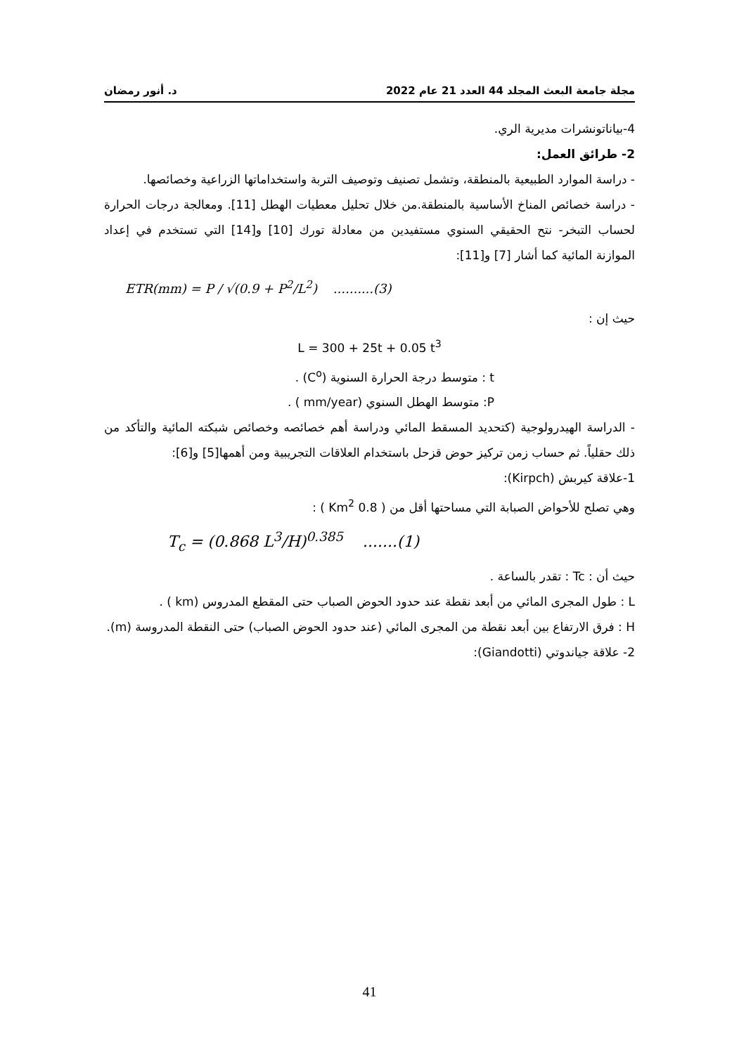مجلة جامعة البعث المجلد 44 العدد 21 عام 2022 د. أنور رمضان
4-بياناتونشرات مديرية الري.
2- طرائق العمل:
- دراسة الموارد الطبيعية بالمنطقة، وتشمل تصنيف وتوصيف التربة واستخداماتها الزراعية وخصائصها.
- دراسة خصائص المناخ الأساسية بالمنطقة.من خلال تحليل معطيات الهطل [11]. ومعالجة درجات الحرارة لحساب التبخر- نتح الحقيقي السنوي مستفيدين من معادلة تورك [10] و[14] التي تستخدم في إعداد الموازنة المائية كما أشار [7] و[11]:
ETR(mm) = P / √(0.9 + P<sup>2</sup>/L<sup>2</sup>) ..........(3)
حيث إن :
L = 300 + 25t + 0.05 t<sup>3</sup>
t : متوسط درجة الحرارة السنوية (C<sup>o</sup>) .
P: متوسط الهطل السنوي (mm/year ) .
- الدراسة الهيدرولوجية (كتحديد المسقط المائي ودراسة أهم خصائصه وخصائص شبكته المائية والتأكد من ذلك حقلياً. ثم حساب زمن تركيز حوض قزحل باستخدام العلاقات التجريبية ومن أهمها[5] و[6]:
1-علاقة كيربش (Kirpch):
وهي تصلح للأحواض الصبابة التي مساحتها أقل من ( 0.8 Km<sup>2</sup> ) :
T<sub>c</sub> = (0.868 L<sup>3</sup>/H)<sup>0.385</sup> .......(1)
حيث أن : Tc : تقدر بالساعة .
L : طول المجرى المائي من أبعد نقطة عند حدود الحوض الصباب حتى المقطع المدروس (km ) .
H : فرق الارتفاع بين أبعد نقطة من المجرى المائي (عند حدود الحوض الصباب) حتى النقطة المدروسة (m).
2- علاقة جياندوتي (Giandotti):
41